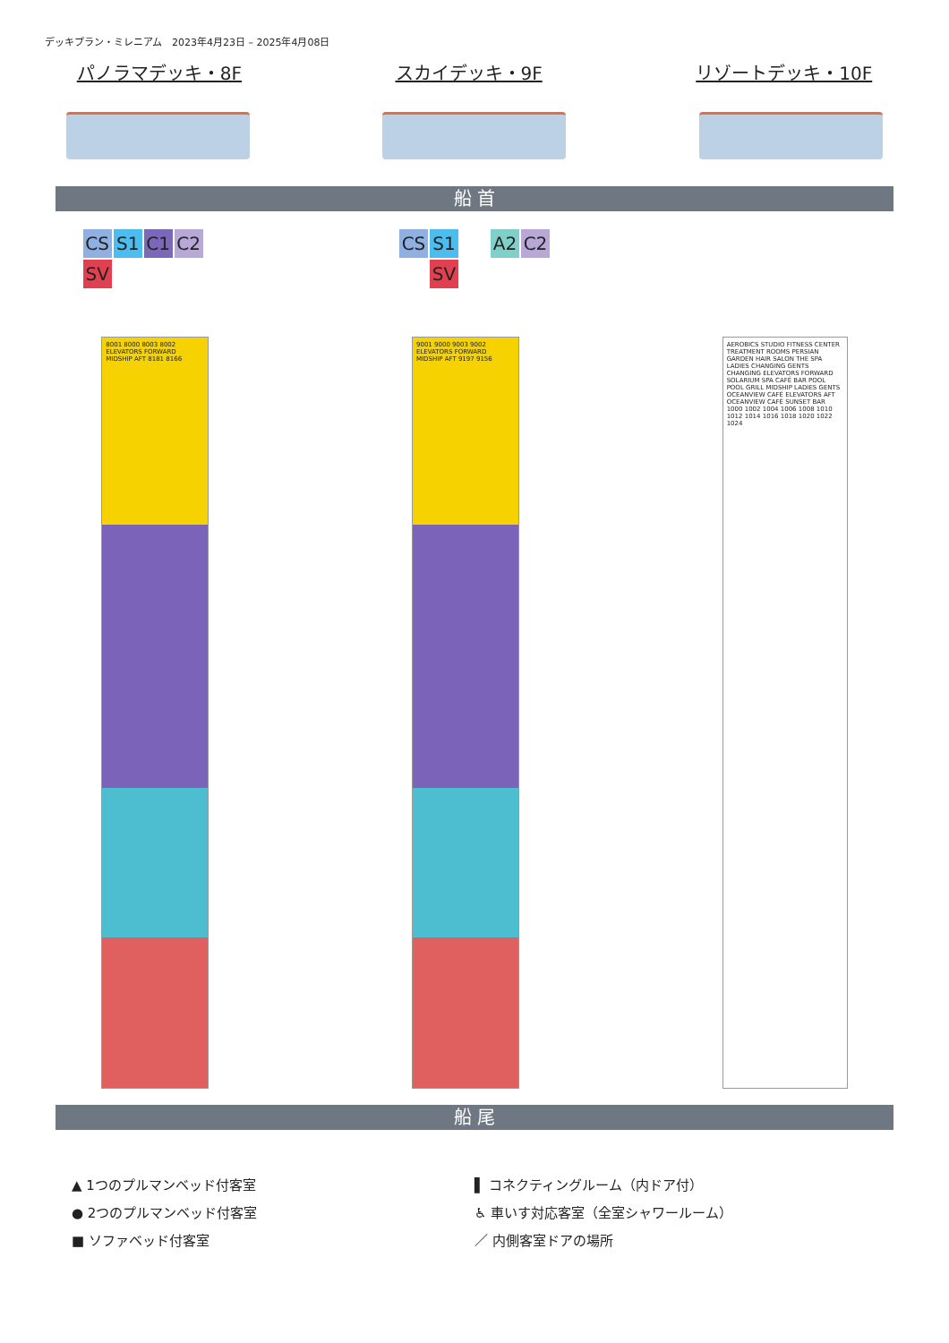デッキプラン・ミレニアム　2023年4月23日 – 2025年4月08日
パノラマデッキ・8F スカイデッキ・9F リゾートデッキ・10F
船 首
CS S1 C1 C2 SV CS S1 A2 C2 SV
8001 8000 8003 8002 ELEVATORS FORWARD MIDSHIP AFT 8181 8166
9001 9000 9003 9002 ELEVATORS FORWARD MIDSHIP AFT 9197 9156
AEROBICS STUDIO FITNESS CENTER TREATMENT ROOMS PERSIAN GARDEN HAIR SALON THE SPA LADIES CHANGING GENTS CHANGING ELEVATORS FORWARD SOLARIUM SPA CAFÉ BAR POOL POOL GRILL MIDSHIP LADIES GENTS OCEANVIEW CAFÉ ELEVATORS AFT OCEANVIEW CAFÉ SUNSET BAR 1000 1002 1004 1006 1008 1010 1012 1014 1016 1018 1020 1022 1024
船 尾
▲ 1つのプルマンベッド付客室
▌ コネクティングルーム（内ドア付）
● 2つのプルマンベッド付客室
♿ 車いす対応客室（全室シャワールーム）
■ ソファベッド付客室
／ 内側客室ドアの場所